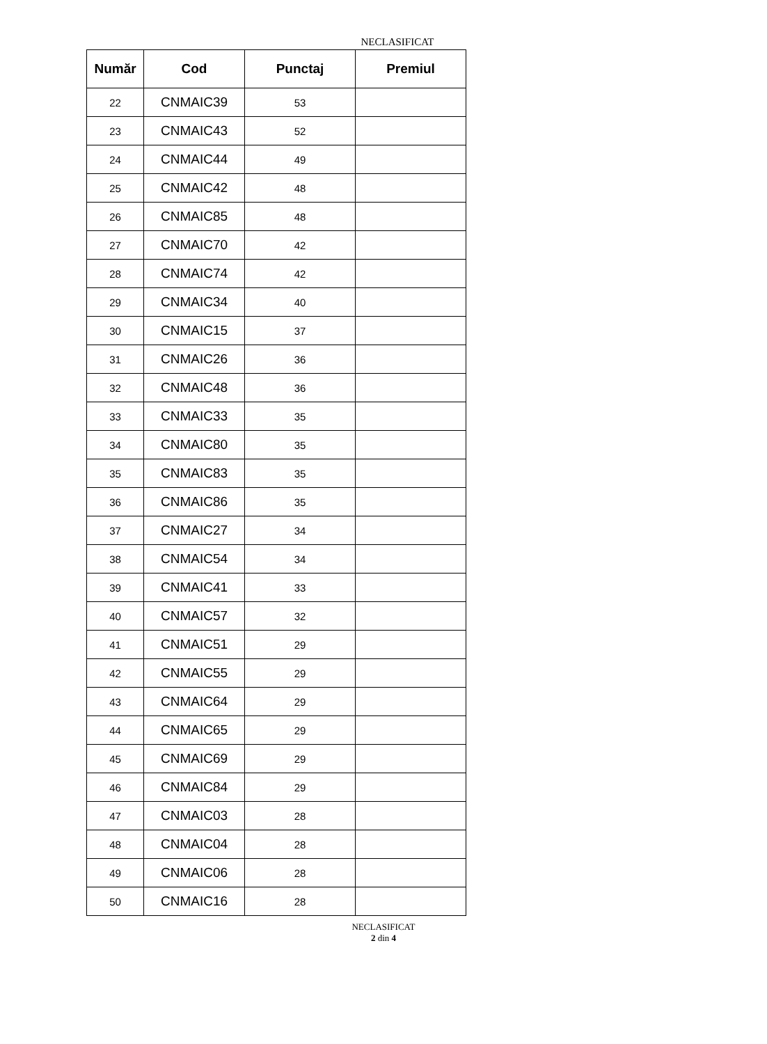NECLASIFICAT
| Număr | Cod | Punctaj | Premiul |
| --- | --- | --- | --- |
| 22 | CNMAIC39 | 53 | |
| 23 | CNMAIC43 | 52 | |
| 24 | CNMAIC44 | 49 | |
| 25 | CNMAIC42 | 48 | |
| 26 | CNMAIC85 | 48 | |
| 27 | CNMAIC70 | 42 | |
| 28 | CNMAIC74 | 42 | |
| 29 | CNMAIC34 | 40 | |
| 30 | CNMAIC15 | 37 | |
| 31 | CNMAIC26 | 36 | |
| 32 | CNMAIC48 | 36 | |
| 33 | CNMAIC33 | 35 | |
| 34 | CNMAIC80 | 35 | |
| 35 | CNMAIC83 | 35 | |
| 36 | CNMAIC86 | 35 | |
| 37 | CNMAIC27 | 34 | |
| 38 | CNMAIC54 | 34 | |
| 39 | CNMAIC41 | 33 | |
| 40 | CNMAIC57 | 32 | |
| 41 | CNMAIC51 | 29 | |
| 42 | CNMAIC55 | 29 | |
| 43 | CNMAIC64 | 29 | |
| 44 | CNMAIC65 | 29 | |
| 45 | CNMAIC69 | 29 | |
| 46 | CNMAIC84 | 29 | |
| 47 | CNMAIC03 | 28 | |
| 48 | CNMAIC04 | 28 | |
| 49 | CNMAIC06 | 28 | |
| 50 | CNMAIC16 | 28 | |
NECLASIFICAT
2 din 4